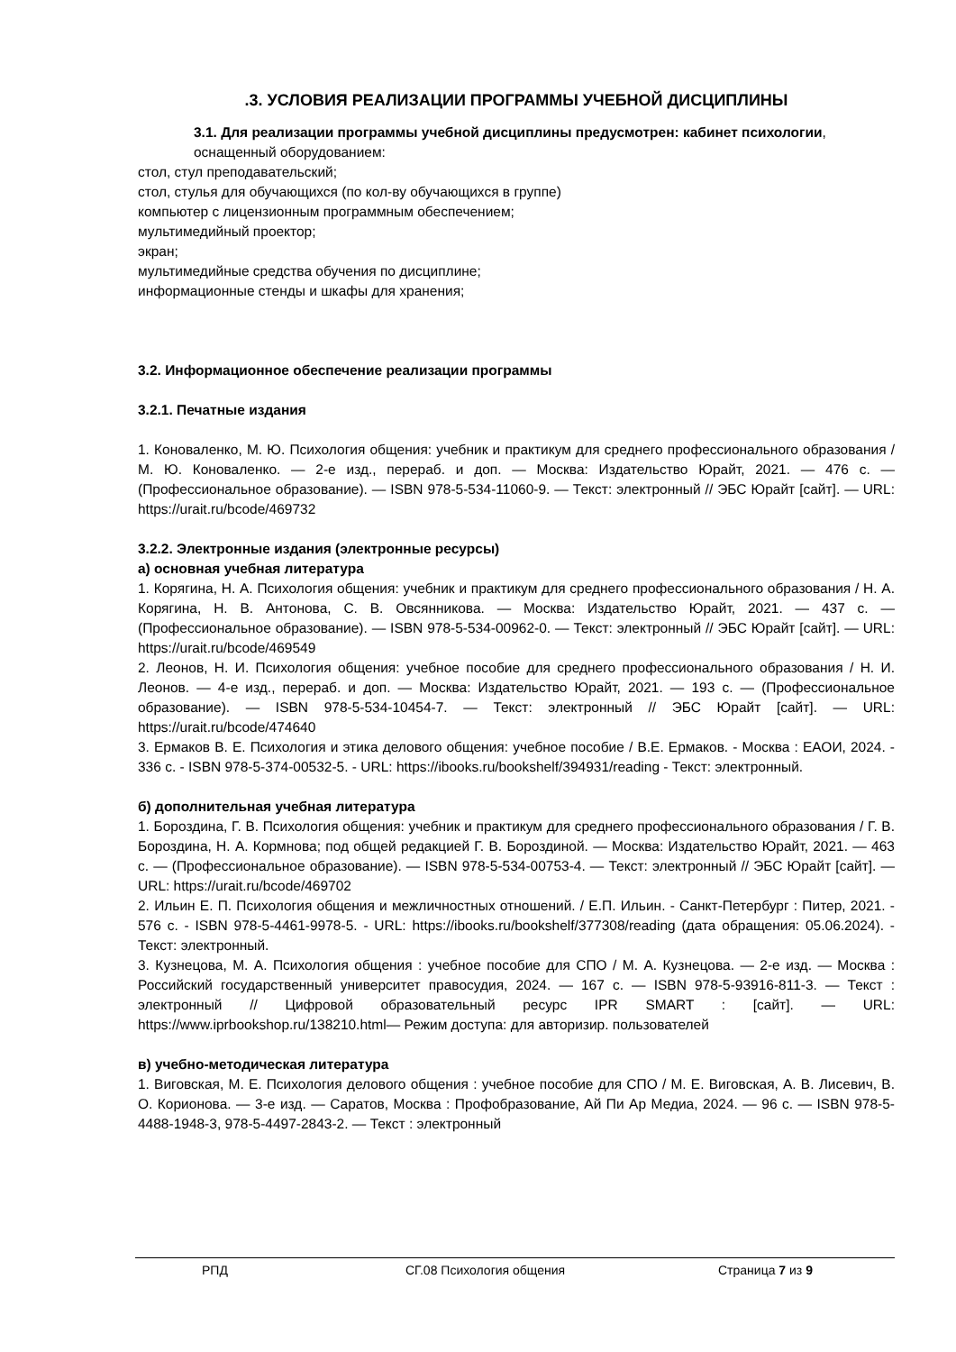.3. УСЛОВИЯ РЕАЛИЗАЦИИ ПРОГРАММЫ УЧЕБНОЙ ДИСЦИПЛИНЫ
3.1. Для реализации программы учебной дисциплины предусмотрен: кабинет психологии,
оснащенный оборудованием:
стол, стул преподавательский;
стол, стулья для обучающихся (по кол-ву обучающихся в группе)
компьютер с лицензионным программным обеспечением;
мультимедийный проектор;
экран;
мультимедийные средства обучения по дисциплине;
информационные стенды и шкафы для хранения;
3.2. Информационное обеспечение реализации программы
3.2.1. Печатные издания
1. Коноваленко, М. Ю. Психология общения: учебник и практикум для среднего профессионального образования / М. Ю. Коноваленко. — 2-е изд., перераб. и доп. — Москва: Издательство Юрайт, 2021. — 476 с. — (Профессиональное образование). — ISBN 978-5-534-11060-9. — Текст: электронный // ЭБС Юрайт [сайт]. — URL: https://urait.ru/bcode/469732
3.2.2. Электронные издания (электронные ресурсы)
а) основная учебная литература
1. Корягина, Н. А. Психология общения: учебник и практикум для среднего профессионального образования / Н. А. Корягина, Н. В. Антонова, С. В. Овсянникова. — Москва: Издательство Юрайт, 2021. — 437 с. — (Профессиональное образование). — ISBN 978-5-534-00962-0. — Текст: электронный // ЭБС Юрайт [сайт]. — URL: https://urait.ru/bcode/469549
2. Леонов, Н. И. Психология общения: учебное пособие для среднего профессионального образования / Н. И. Леонов. — 4-е изд., перераб. и доп. — Москва: Издательство Юрайт, 2021. — 193 с. — (Профессиональное образование). — ISBN 978-5-534-10454-7. — Текст: электронный // ЭБС Юрайт [сайт]. — URL: https://urait.ru/bcode/474640
3. Ермаков В. Е. Психология и этика делового общения: учебное пособие / В.Е. Ермаков. - Москва : ЕАОИ, 2024. - 336 с. - ISBN 978-5-374-00532-5. - URL: https://ibooks.ru/bookshelf/394931/reading - Текст: электронный.
б) дополнительная учебная литература
1. Бороздина, Г. В. Психология общения: учебник и практикум для среднего профессионального образования / Г. В. Бороздина, Н. А. Кормнова; под общей редакцией Г. В. Бороздиной. — Москва: Издательство Юрайт, 2021. — 463 с. — (Профессиональное образование). — ISBN 978-5-534-00753-4. — Текст: электронный // ЭБС Юрайт [сайт]. — URL: https://urait.ru/bcode/469702
2. Ильин Е. П. Психология общения и межличностных отношений. / Е.П. Ильин. - Санкт-Петербург : Питер, 2021. - 576 с. - ISBN 978-5-4461-9978-5. - URL: https://ibooks.ru/bookshelf/377308/reading (дата обращения: 05.06.2024). - Текст: электронный.
3. Кузнецова, М. А. Психология общения : учебное пособие для СПО / М. А. Кузнецова. — 2-е изд. — Москва : Российский государственный университет правосудия, 2024. — 167 с. — ISBN 978-5-93916-811-3. — Текст : электронный // Цифровой образовательный ресурс IPR SMART : [сайт]. — URL: https://www.iprbookshop.ru/138210.html— Режим доступа: для авторизир. пользователей
в) учебно-методическая литература
1. Виговская, М. Е. Психология делового общения : учебное пособие для СПО / М. Е. Виговская, А. В. Лисевич, В. О. Корионова. — 3-е изд. — Саратов, Москва : Профобразование, Ай Пи Ар Медиа, 2024. — 96 с. — ISBN 978-5-4488-1948-3, 978-5-4497-2843-2. — Текст : электронный
РПД СГ.08 Психология общения Страница 7 из 9